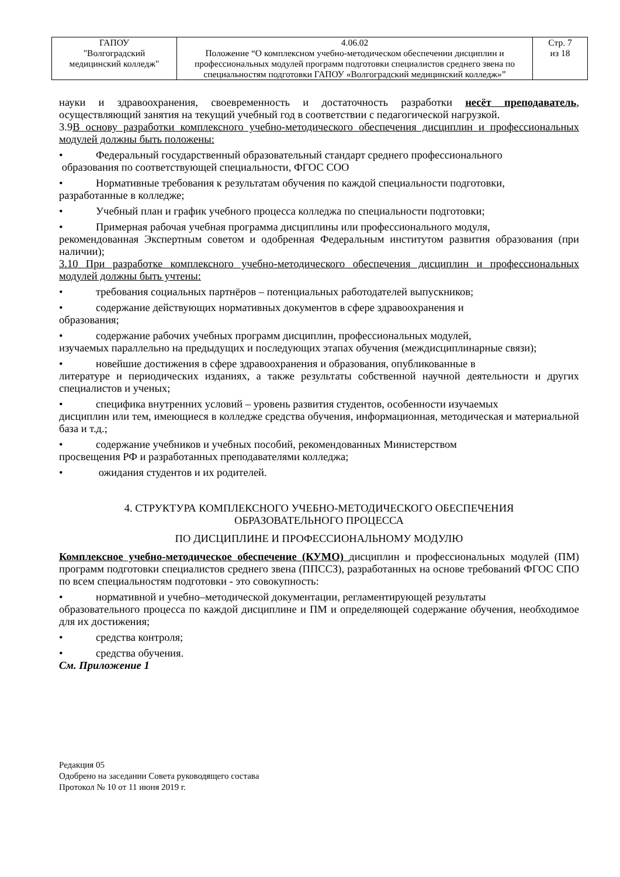| ГАПОУ "Волгоградский медицинский колледж" | 4.06.02 Положение “О комплексном учебно-методическом обеспечении дисциплин и профессиональных модулей программ подготовки специалистов среднего звена по специальностям подготовки ГАПОУ «Волгоградский медицинский колледж»” | Стр. 7 из 18 |
науки и здравоохранения, своевременность и достаточность разработки несёт преподаватель, осуществляющий занятия на текущий учебный год в соответствии с педагогической нагрузкой.
3.9В основу разработки комплексного учебно-методического обеспечения дисциплин и профессиональных модулей должны быть положены:
• Федеральный государственный образовательный стандарт среднего профессионального
образования по соответствующей специальности, ФГОС СОО
• Нормативные требования к результатам обучения по каждой специальности подготовки,
разработанные в колледже;
• Учебный план и график учебного процесса колледжа по специальности подготовки;
• Примерная рабочая учебная программа дисциплины или профессионального модуля,
рекомендованная Экспертным советом и одобренная Федеральным институтом развития образования (при наличии);
3.10 При разработке комплексного учебно-методического обеспечения дисциплин и профессиональных модулей должны быть учтены:
• требования социальных партнёров – потенциальных работодателей выпускников;
• содержание действующих нормативных документов в сфере здравоохранения и
образования;
• содержание рабочих учебных программ дисциплин, профессиональных модулей,
изучаемых параллельно на предыдущих и последующих этапах обучения (междисциплинарные связи);
• новейшие достижения в сфере здравоохранения и образования, опубликованные в
литературе и периодических изданиях, а также результаты собственной научной деятельности и других специалистов и ученых;
• специфика внутренних условий – уровень развития студентов, особенности изучаемых
дисциплин или тем, имеющиеся в колледже средства обучения, информационная, методическая и материальной база и т.д.;
• содержание учебников и учебных пособий, рекомендованных Министерством
просвещения РФ и разработанных преподавателями колледжа;
• ожидания студентов и их родителей.
4. СТРУКТУРА КОМПЛЕКСНОГО УЧЕБНО-МЕТОДИЧЕСКОГО ОБЕСПЕЧЕНИЯ
ОБРАЗОВАТЕЛЬНОГО ПРОЦЕССА
ПО ДИСЦИПЛИНЕ И ПРОФЕССИОНАЛЬНОМУ МОДУЛЮ
Комплексное учебно-методическое обеспечение (КУМО) дисциплин и профессиональных модулей (ПМ) программ подготовки специалистов среднего звена (ППССЗ), разработанных на основе требований ФГОС СПО по всем специальностям подготовки - это совокупность:
• нормативной и учебно–методической документации, регламентирующей результаты
образовательного процесса по каждой дисциплине и ПМ и определяющей содержание обучения, необходимое для их достижения;
• средства контроля;
• средства обучения.
См. Приложение 1
Редакция 05
Одобрено на заседании Совета руководящего состава
Протокол № 10 от 11 июня 2019 г.